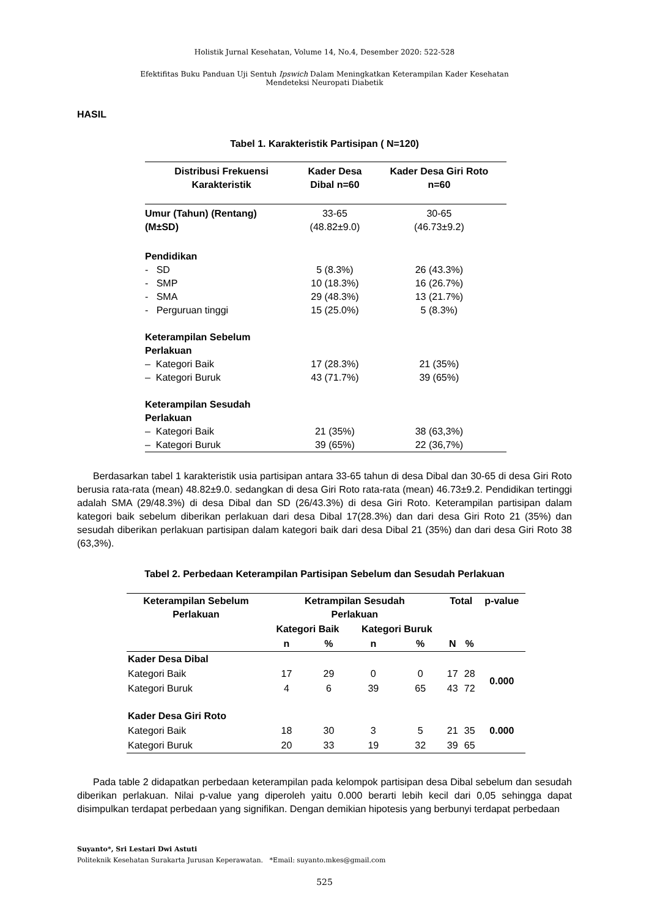Holistik Jurnal Kesehatan, Volume 14, No.4, Desember 2020: 522-528
Efektifitas Buku Panduan Uji Sentuh Ipswich Dalam Meningkatkan Keterampilan Kader Kesehatan
Mendeteksi Neuropati Diabetik
HASIL
Tabel 1. Karakteristik Partisipan ( N=120)
| Distribusi Frekuensi Karakteristik | Kader Desa Dibal n=60 | Kader Desa Giri Roto n=60 |
| Umur (Tahun) (Rentang) (M±SD) | 33-65 (48.82±9.0) | 30-65 (46.73±9.2) |
| Pendidikan | | |
| - SD | 5 (8.3%) | 26 (43.3%) |
| - SMP | 10 (18.3%) | 16 (26.7%) |
| - SMA | 29 (48.3%) | 13 (21.7%) |
| - Perguruan tinggi | 15 (25.0%) | 5 (8.3%) |
| Keterampilan Sebelum Perlakuan | | |
| – Kategori Baik | 17 (28.3%) | 21 (35%) |
| – Kategori Buruk | 43 (71.7%) | 39 (65%) |
| Keterampilan Sesudah Perlakuan | | |
| – Kategori Baik | 21 (35%) | 38 (63,3%) |
| – Kategori Buruk | 39 (65%) | 22 (36,7%) |
Berdasarkan tabel 1 karakteristik usia partisipan antara 33-65 tahun di desa Dibal dan 30-65 di desa Giri Roto berusia rata-rata (mean) 48.82±9.0. sedangkan di desa Giri Roto rata-rata (mean) 46.73±9.2. Pendidikan tertinggi adalah SMA (29/48.3%) di desa Dibal dan SD (26/43.3%) di desa Giri Roto. Keterampilan partisipan dalam kategori baik sebelum diberikan perlakuan dari desa Dibal 17(28.3%) dan dari desa Giri Roto 21 (35%) dan sesudah diberikan perlakuan partisipan dalam kategori baik dari desa Dibal 21 (35%) dan dari desa Giri Roto 38 (63,3%).
Tabel 2. Perbedaan Keterampilan Partisipan Sebelum dan Sesudah Perlakuan
| Keterampilan Sebelum Perlakuan | Ketrampilan Sesudah Perlakuan | | | | Total | | p-value |
| --- | --- | --- | --- | --- | --- | --- | --- |
| | Kategori Baik | | Kategori Buruk | | | | |
| | n | % | n | % | N | % | |
| Kader Desa Dibal | | | | | | | |
| Kategori Baik | 17 | 29 | 0 | 0 | 17 | 28 | 0.000 |
| Kategori Buruk | 4 | 6 | 39 | 65 | 43 | 72 | |
| Kader Desa Giri Roto | | | | | | | |
| Kategori Baik | 18 | 30 | 3 | 5 | 21 | 35 | 0.000 |
| Kategori Buruk | 20 | 33 | 19 | 32 | 39 | 65 | |
Pada table 2 didapatkan perbedaan keterampilan pada kelompok partisipan desa Dibal sebelum dan sesudah diberikan perlakuan. Nilai p-value yang diperoleh yaitu 0.000 berarti lebih kecil dari 0,05 sehingga dapat disimpulkan terdapat perbedaan yang signifikan. Dengan demikian hipotesis yang berbunyi terdapat perbedaan
Suyanto*, Sri Lestari Dwi Astuti
Politeknik Kesehatan Surakarta Jurusan Keperawatan. *Email: suyanto.mkes@gmail.com
525